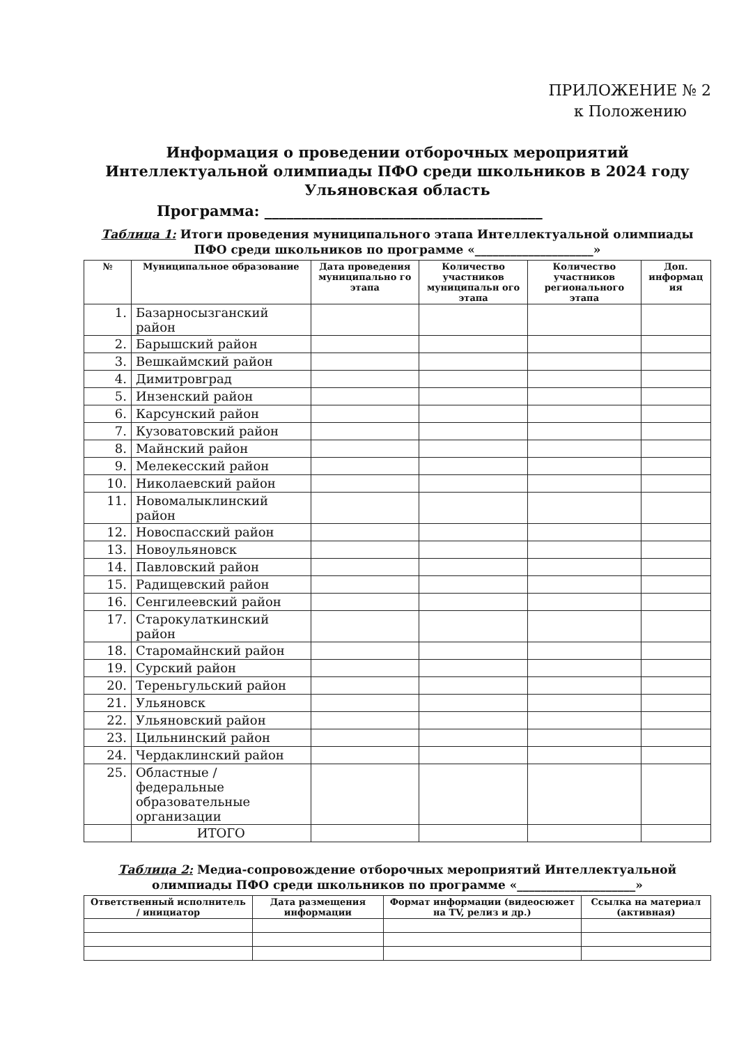ПРИЛОЖЕНИЕ № 2
к Положению
Информация о проведении отборочных мероприятий
Интеллектуальной олимпиады ПФО среди школьников в 2024 году
Ульяновская область
Программа: ______________________________________
Таблица 1: Итоги проведения муниципального этапа Интеллектуальной олимпиады ПФО среди школьников по программе «____________________»
| № | Муниципальное образование | Дата проведения муниципально го этапа | Количество участников муниципальн ого этапа | Количество участников регионального этапа | Доп. информац ия |
| --- | --- | --- | --- | --- | --- |
| 1. | Базарносызганский район | | | | |
| 2. | Барышский район | | | | |
| 3. | Вешкаймский район | | | | |
| 4. | Димитровград | | | | |
| 5. | Инзенский район | | | | |
| 6. | Карсунский район | | | | |
| 7. | Кузоватовский район | | | | |
| 8. | Майнский район | | | | |
| 9. | Мелекесский район | | | | |
| 10. | Николаевский район | | | | |
| 11. | Новомалыклинский район | | | | |
| 12. | Новоспасский район | | | | |
| 13. | Новоульяновск | | | | |
| 14. | Павловский район | | | | |
| 15. | Радищевский район | | | | |
| 16. | Сенгилеевский район | | | | |
| 17. | Старокулаткинский район | | | | |
| 18. | Старомайнский район | | | | |
| 19. | Сурский район | | | | |
| 20. | Тереньгульский район | | | | |
| 21. | Ульяновск | | | | |
| 22. | Ульяновский район | | | | |
| 23. | Цильнинский район | | | | |
| 24. | Чердаклинский район | | | | |
| 25. | Областные / федеральные образовательные организации | | | | |
| | ИТОГО | | | | |
Таблица 2: Медиа-сопровождение отборочных мероприятий Интеллектуальной олимпиады ПФО среди школьников по программе «____________________»
| Ответственный исполнитель / инициатор | Дата размещения информации | Формат информации (видеосюжет на TV, релиз и др.) | Ссылка на материал (активная) |
| --- | --- | --- | --- |